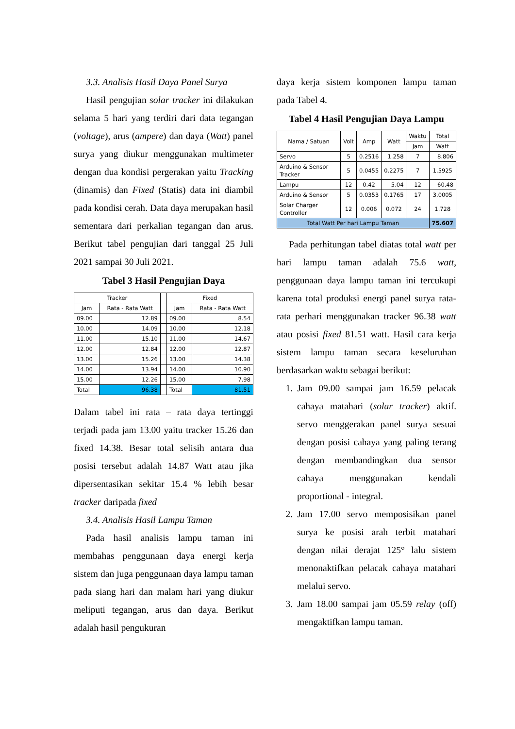3.3. Analisis Hasil Daya Panel Surya
Hasil pengujian solar tracker ini dilakukan selama 5 hari yang terdiri dari data tegangan (voltage), arus (ampere) dan daya (Watt) panel surya yang diukur menggunakan multimeter dengan dua kondisi pergerakan yaitu Tracking (dinamis) dan Fixed (Statis) data ini diambil pada kondisi cerah. Data daya merupakan hasil sementara dari perkalian tegangan dan arus. Berikut tabel pengujian dari tanggal 25 Juli 2021 sampai 30 Juli 2021.
Tabel 3 Hasil Pengujian Daya
| Tracker | | | Fixed | |
| --- | --- | --- | --- | --- |
| Jam | Rata - Rata Watt | | Jam | Rata - Rata Watt |
| 09.00 | 12.89 | | 09.00 | 8.54 |
| 10.00 | 14.09 | | 10.00 | 12.18 |
| 11.00 | 15.10 | | 11.00 | 14.67 |
| 12.00 | 12.84 | | 12.00 | 12.87 |
| 13.00 | 15.26 | | 13.00 | 14.38 |
| 14.00 | 13.94 | | 14.00 | 10.90 |
| 15.00 | 12.26 | | 15.00 | 7.98 |
| Total | 96.38 | | Total | 81.51 |
Dalam tabel ini rata – rata daya tertinggi terjadi pada jam 13.00 yaitu tracker 15.26 dan fixed 14.38. Besar total selisih antara dua posisi tersebut adalah 14.87 Watt atau jika dipersentasikan sekitar 15.4 % lebih besar tracker daripada fixed
3.4. Analisis Hasil Lampu Taman
Pada hasil analisis lampu taman ini membahas penggunaan daya energi kerja sistem dan juga penggunaan daya lampu taman pada siang hari dan malam hari yang diukur meliputi tegangan, arus dan daya. Berikut adalah hasil pengukuran
daya kerja sistem komponen lampu taman pada Tabel 4.
Tabel 4 Hasil Pengujian Daya Lampu
| Nama / Satuan | Volt | Amp | Watt | Waktu | Total |
| --- | --- | --- | --- | --- | --- |
| | | | | Jam | Watt |
| Servo | 5 | 0.2516 | 1.258 | 7 | 8.806 |
| Arduino & Sensor Tracker | 5 | 0.0455 | 0.2275 | 7 | 1.5925 |
| Lampu | 12 | 0.42 | 5.04 | 12 | 60.48 |
| Arduino & Sensor | 5 | 0.0353 | 0.1765 | 17 | 3.0005 |
| Solar Charger Controller | 12 | 0.006 | 0.072 | 24 | 1.728 |
| Total Watt Per hari Lampu Taman | | | | | 75.607 |
Pada perhitungan tabel diatas total watt per hari lampu taman adalah 75.6 watt, penggunaan daya lampu taman ini tercukupi karena total produksi energi panel surya rata-rata perhari menggunakan tracker 96.38 watt atau posisi fixed 81.51 watt. Hasil cara kerja sistem lampu taman secara keseluruhan berdasarkan waktu sebagai berikut:
1. Jam 09.00 sampai jam 16.59 pelacak cahaya matahari (solar tracker) aktif. servo menggerakan panel surya sesuai dengan posisi cahaya yang paling terang dengan membandingkan dua sensor cahaya menggunakan kendali proportional - integral.
2. Jam 17.00 servo memposisikan panel surya ke posisi arah terbit matahari dengan nilai derajat 125° lalu sistem menonaktifkan pelacak cahaya matahari melalui servo.
3. Jam 18.00 sampai jam 05.59 relay (off) mengaktifkan lampu taman.